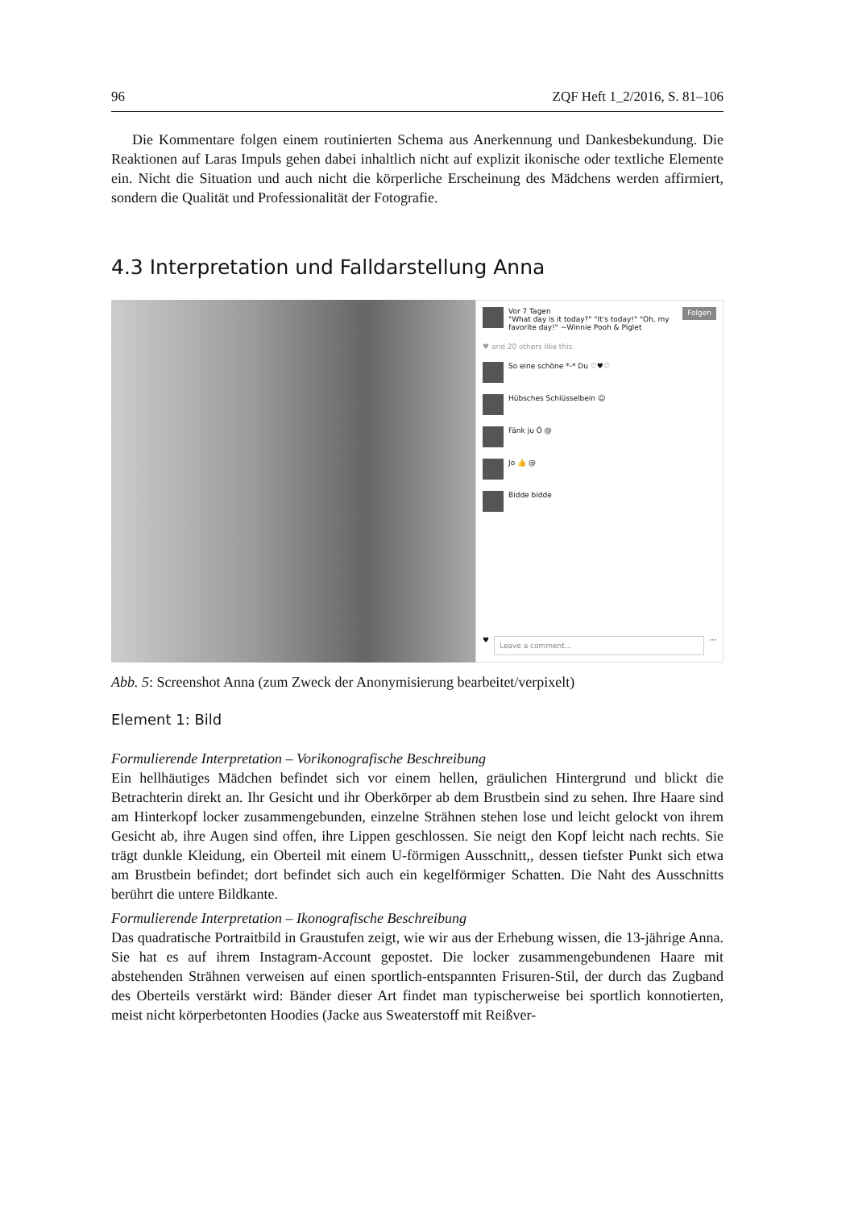96 ZQF Heft 1_2/2016, S. 81–106
Die Kommentare folgen einem routinierten Schema aus Anerkennung und Dankesbekundung. Die Reaktionen auf Laras Impuls gehen dabei inhaltlich nicht auf explizit ikonische oder textliche Elemente ein. Nicht die Situation und auch nicht die körperliche Erscheinung des Mädchens werden affirmiert, sondern die Qualität und Professionalität der Fotografie.
4.3 Interpretation und Falldarstellung Anna
Vor 7 Tagen
"What day is it today?" "It's today!" "Oh, my favorite day!" ~Winnie Pooh & Piglet
Folgen
♥ and 20 others like this.
So eine schöne *-* Du ♡♥♡
Hübsches Schlüsselbein ☺
Fänk ju Ô @
Jo 👍 @
Bidde bidde
♥ Leave a comment... ···
Abb. 5: Screenshot Anna (zum Zweck der Anonymisierung bearbeitet/verpixelt)
Element 1: Bild
Formulierende Interpretation – Vorikonografische Beschreibung
Ein hellhäutiges Mädchen befindet sich vor einem hellen, gräulichen Hintergrund und blickt die Betrachterin direkt an. Ihr Gesicht und ihr Oberkörper ab dem Brustbein sind zu sehen. Ihre Haare sind am Hinterkopf locker zusammengebunden, einzelne Strähnen stehen lose und leicht gelockt von ihrem Gesicht ab, ihre Augen sind offen, ihre Lippen geschlossen. Sie neigt den Kopf leicht nach rechts. Sie trägt dunkle Kleidung, ein Oberteil mit einem U-förmigen Ausschnitt,, dessen tiefster Punkt sich etwa am Brustbein befindet; dort befindet sich auch ein kegelförmiger Schatten. Die Naht des Ausschnitts berührt die untere Bildkante.
Formulierende Interpretation – Ikonografische Beschreibung
Das quadratische Portraitbild in Graustufen zeigt, wie wir aus der Erhebung wissen, die 13-jährige Anna. Sie hat es auf ihrem Instagram-Account gepostet. Die locker zusammengebundenen Haare mit abstehenden Strähnen verweisen auf einen sportlich-entspannten Frisuren-Stil, der durch das Zugband des Oberteils verstärkt wird: Bänder dieser Art findet man typischerweise bei sportlich konnotierten, meist nicht körperbetonten Hoodies (Jacke aus Sweaterstoff mit Reißver-